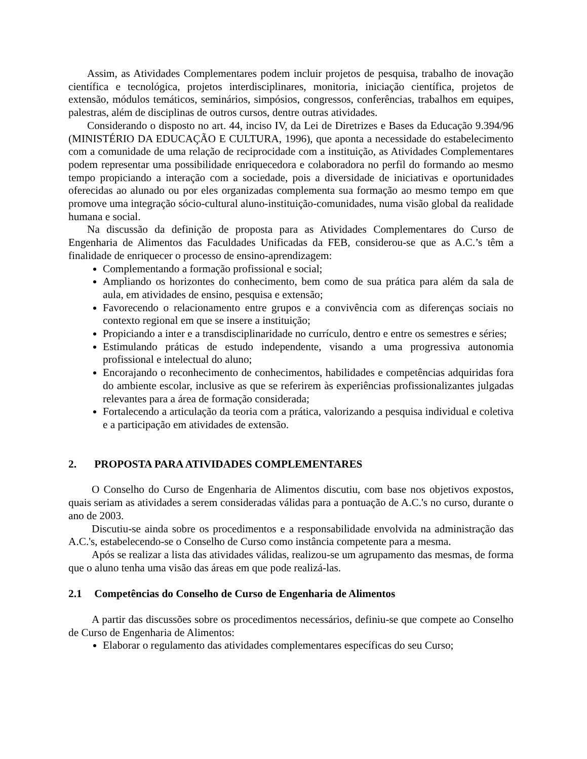Assim, as Atividades Complementares podem incluir projetos de pesquisa, trabalho de inovação científica e tecnológica, projetos interdisciplinares, monitoria, iniciação científica, projetos de extensão, módulos temáticos, seminários, simpósios, congressos, conferências, trabalhos em equipes, palestras, além de disciplinas de outros cursos, dentre outras atividades.
Considerando o disposto no art. 44, inciso IV, da Lei de Diretrizes e Bases da Educação 9.394/96 (MINISTÉRIO DA EDUCAÇÃO E CULTURA, 1996), que aponta a necessidade do estabelecimento com a comunidade de uma relação de reciprocidade com a instituição, as Atividades Complementares podem representar uma possibilidade enriquecedora e colaboradora no perfil do formando ao mesmo tempo propiciando a interação com a sociedade, pois a diversidade de iniciativas e oportunidades oferecidas ao alunado ou por eles organizadas complementa sua formação ao mesmo tempo em que promove uma integração sócio-cultural aluno-instituição-comunidades, numa visão global da realidade humana e social.
Na discussão da definição de proposta para as Atividades Complementares do Curso de Engenharia de Alimentos das Faculdades Unificadas da FEB, considerou-se que as A.C.’s têm a finalidade de enriquecer o processo de ensino-aprendizagem:
Complementando a formação profissional e social;
Ampliando os horizontes do conhecimento, bem como de sua prática para além da sala de aula, em atividades de ensino, pesquisa e extensão;
Favorecendo o relacionamento entre grupos e a convivência com as diferenças sociais no contexto regional em que se insere a instituição;
Propiciando a inter e a transdisciplinaridade no currículo, dentro e entre os semestres e séries;
Estimulando práticas de estudo independente, visando a uma progressiva autonomia profissional e intelectual do aluno;
Encorajando o reconhecimento de conhecimentos, habilidades e competências adquiridas fora do ambiente escolar, inclusive as que se referirem às experiências profissionalizantes julgadas relevantes para a área de formação considerada;
Fortalecendo a articulação da teoria com a prática, valorizando a pesquisa individual e coletiva e a participação em atividades de extensão.
2. PROPOSTA PARA ATIVIDADES COMPLEMENTARES
O Conselho do Curso de Engenharia de Alimentos discutiu, com base nos objetivos expostos, quais seriam as atividades a serem consideradas válidas para a pontuação de A.C.'s no curso, durante o ano de 2003.
Discutiu-se ainda sobre os procedimentos e a responsabilidade envolvida na administração das A.C.'s, estabelecendo-se o Conselho de Curso como instância competente para a mesma.
Após se realizar a lista das atividades válidas, realizou-se um agrupamento das mesmas, de forma que o aluno tenha uma visão das áreas em que pode realizá-las.
2.1 Competências do Conselho de Curso de Engenharia de Alimentos
A partir das discussões sobre os procedimentos necessários, definiu-se que compete ao Conselho de Curso de Engenharia de Alimentos:
Elaborar o regulamento das atividades complementares específicas do seu Curso;